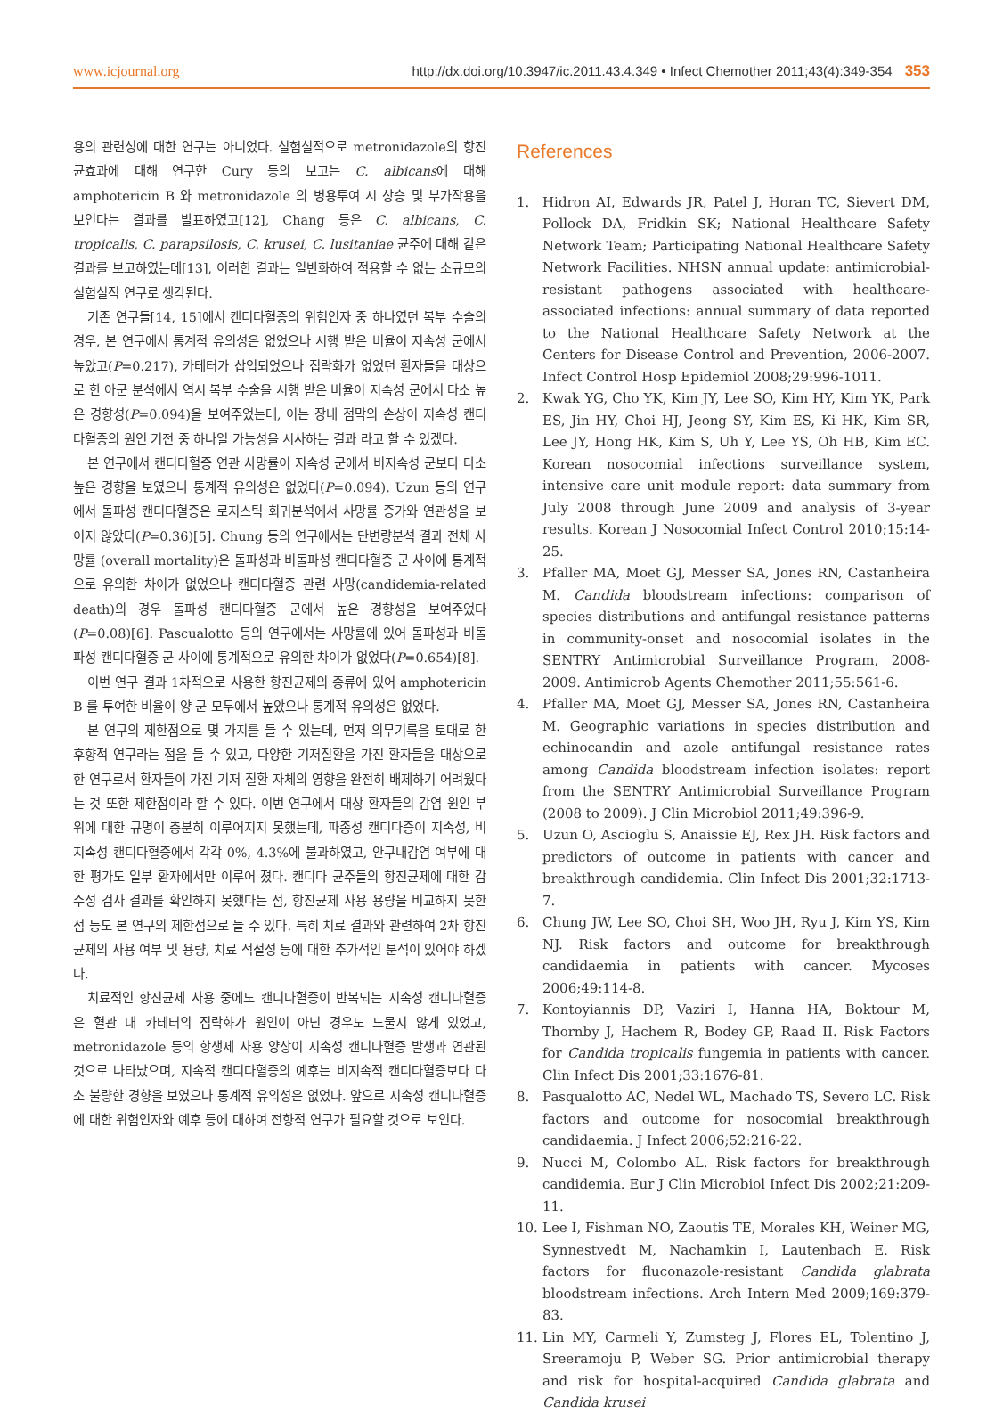www.icjournal.org http://dx.doi.org/10.3947/ic.2011.43.4.349 • Infect Chemother 2011;43(4):349-354 353
용의 관련성에 대한 연구는 아니었다. 실험실적으로 metronidazole의 항진균효과에 대해 연구한 Cury 등의 보고는 C. albicans에 대해 amphotericin B 와 metronidazole 의 병용투여 시 상승 및 부가작용을 보인다는 결과를 발표하였고[12], Chang 등은 C. albicans, C. tropicalis, C. parapsilosis, C. krusei, C. lusitaniae 균주에 대해 같은 결과를 보고하였는데[13], 이러한 결과는 일반화하여 적용할 수 없는 소규모의 실험실적 연구로 생각된다.
기존 연구들[14, 15]에서 캔디다혈증의 위험인자 중 하나였던 복부 수술의 경우, 본 연구에서 통계적 유의성은 없었으나 시행 받은 비율이 지속성 군에서 높았고(P=0.217), 카테터가 삽입되었으나 집락화가 없었던 환자들을 대상으로 한 아군 분석에서 역시 복부 수술을 시행 받은 비율이 지속성 군에서 다소 높은 경향성(P=0.094)을 보여주었는데, 이는 장내 점막의 손상이 지속성 캔디다혈증의 원인 기전 중 하나일 가능성을 시사하는 결과 라고 할 수 있겠다.
본 연구에서 캔디다혈증 연관 사망률이 지속성 군에서 비지속성 군보다 다소 높은 경향을 보였으나 통계적 유의성은 없었다(P=0.094). Uzun 등의 연구에서 돌파성 캔디다혈증은 로지스틱 회귀분석에서 사망률 증가와 연관성을 보이지 않았다(P=0.36)[5]. Chung 등의 연구에서는 단변량분석 결과 전체 사망률 (overall mortality)은 돌파성과 비돌파성 캔디다혈증 군 사이에 통계적으로 유의한 차이가 없었으나 캔디다혈증 관련 사망(candidemia-related death)의 경우 돌파성 캔디다혈증 군에서 높은 경향성을 보여주었다(P=0.08)[6]. Pascualotto 등의 연구에서는 사망률에 있어 돌파성과 비돌파성 캔디다혈증 군 사이에 통계적으로 유의한 차이가 없었다(P=0.654)[8].
이번 연구 결과 1차적으로 사용한 항진균제의 종류에 있어 amphotericin B 를 투여한 비율이 양 군 모두에서 높았으나 통계적 유의성은 없었다.
본 연구의 제한점으로 몇 가지를 들 수 있는데, 먼저 의무기록을 토대로 한 후향적 연구라는 점을 들 수 있고, 다양한 기저질환을 가진 환자들을 대상으로 한 연구로서 환자들이 가진 기저 질환 자체의 영향을 완전히 배제하기 어려웠다는 것 또한 제한점이라 할 수 있다. 이번 연구에서 대상 환자들의 감염 원인 부위에 대한 규명이 충분히 이루어지지 못했는데, 파종성 캔디다증이 지속성, 비지속성 캔디다혈증에서 각각 0%, 4.3%에 불과하였고, 안구내감염 여부에 대한 평가도 일부 환자에서만 이루어 졌다. 캔디다 균주들의 항진균제에 대한 감수성 검사 결과를 확인하지 못했다는 점, 항진균제 사용 용량을 비교하지 못한 점 등도 본 연구의 제한점으로 들 수 있다. 특히 치료 결과와 관련하여 2차 항진균제의 사용 여부 및 용량, 치료 적절성 등에 대한 추가적인 분석이 있어야 하겠다.
치료적인 항진균제 사용 중에도 캔디다혈증이 반복되는 지속성 캔디다혈증은 혈관 내 카테터의 집락화가 원인이 아닌 경우도 드물지 않게 있었고, metronidazole 등의 항생제 사용 양상이 지속성 캔디다혈증 발생과 연관된 것으로 나타났으며, 지속적 캔디다혈증의 예후는 비지속적 캔디다혈증보다 다소 불량한 경향을 보였으나 통계적 유의성은 없었다. 앞으로 지속성 캔디다혈증에 대한 위험인자와 예후 등에 대하여 전향적 연구가 필요할 것으로 보인다.
References
1. Hidron AI, Edwards JR, Patel J, Horan TC, Sievert DM, Pollock DA, Fridkin SK; National Healthcare Safety Network Team; Participating National Healthcare Safety Network Facilities. NHSN annual update: antimicrobial-resistant pathogens associated with healthcare-associated infections: annual summary of data reported to the National Healthcare Safety Network at the Centers for Disease Control and Prevention, 2006-2007. Infect Control Hosp Epidemiol 2008;29:996-1011.
2. Kwak YG, Cho YK, Kim JY, Lee SO, Kim HY, Kim YK, Park ES, Jin HY, Choi HJ, Jeong SY, Kim ES, Ki HK, Kim SR, Lee JY, Hong HK, Kim S, Uh Y, Lee YS, Oh HB, Kim EC. Korean nosocomial infections surveillance system, intensive care unit module report: data summary from July 2008 through June 2009 and analysis of 3-year results. Korean J Nosocomial Infect Control 2010;15:14-25.
3. Pfaller MA, Moet GJ, Messer SA, Jones RN, Castanheira M. Candida bloodstream infections: comparison of species distributions and antifungal resistance patterns in community-onset and nosocomial isolates in the SENTRY Antimicrobial Surveillance Program, 2008-2009. Antimicrob Agents Chemother 2011;55:561-6.
4. Pfaller MA, Moet GJ, Messer SA, Jones RN, Castanheira M. Geographic variations in species distribution and echinocandin and azole antifungal resistance rates among Candida bloodstream infection isolates: report from the SENTRY Antimicrobial Surveillance Program (2008 to 2009). J Clin Microbiol 2011;49:396-9.
5. Uzun O, Ascioglu S, Anaissie EJ, Rex JH. Risk factors and predictors of outcome in patients with cancer and breakthrough candidemia. Clin Infect Dis 2001;32:1713-7.
6. Chung JW, Lee SO, Choi SH, Woo JH, Ryu J, Kim YS, Kim NJ. Risk factors and outcome for breakthrough candidaemia in patients with cancer. Mycoses 2006;49:114-8.
7. Kontoyiannis DP, Vaziri I, Hanna HA, Boktour M, Thornby J, Hachem R, Bodey GP, Raad II. Risk Factors for Candida tropicalis fungemia in patients with cancer. Clin Infect Dis 2001;33:1676-81.
8. Pasqualotto AC, Nedel WL, Machado TS, Severo LC. Risk factors and outcome for nosocomial breakthrough candidaemia. J Infect 2006;52:216-22.
9. Nucci M, Colombo AL. Risk factors for breakthrough candidemia. Eur J Clin Microbiol Infect Dis 2002;21:209-11.
10. Lee I, Fishman NO, Zaoutis TE, Morales KH, Weiner MG, Synnestvedt M, Nachamkin I, Lautenbach E. Risk factors for fluconazole-resistant Candida glabrata bloodstream infections. Arch Intern Med 2009;169:379-83.
11. Lin MY, Carmeli Y, Zumsteg J, Flores EL, Tolentino J, Sreeramoju P, Weber SG. Prior antimicrobial therapy and risk for hospital-acquired Candida glabrata and Candida krusei